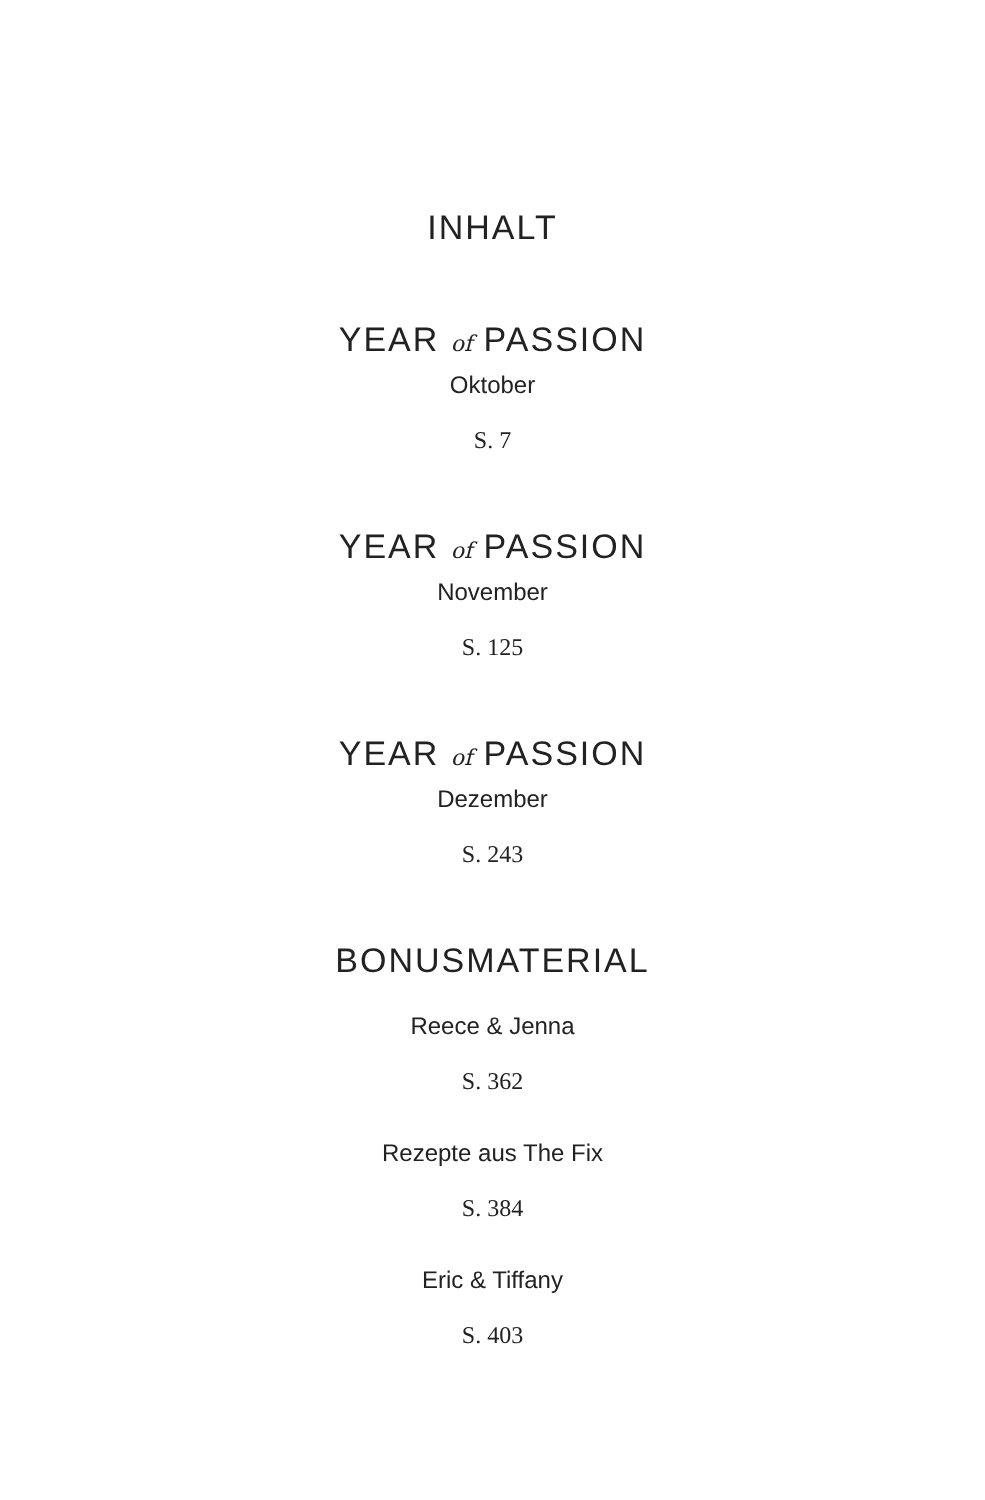INHALT
YEAR of PASSION
Oktober
S. 7
YEAR of PASSION
November
S. 125
YEAR of PASSION
Dezember
S. 243
BONUSMATERIAL
Reece & Jenna
S. 362
Rezepte aus The Fix
S. 384
Eric & Tiffany
S. 403